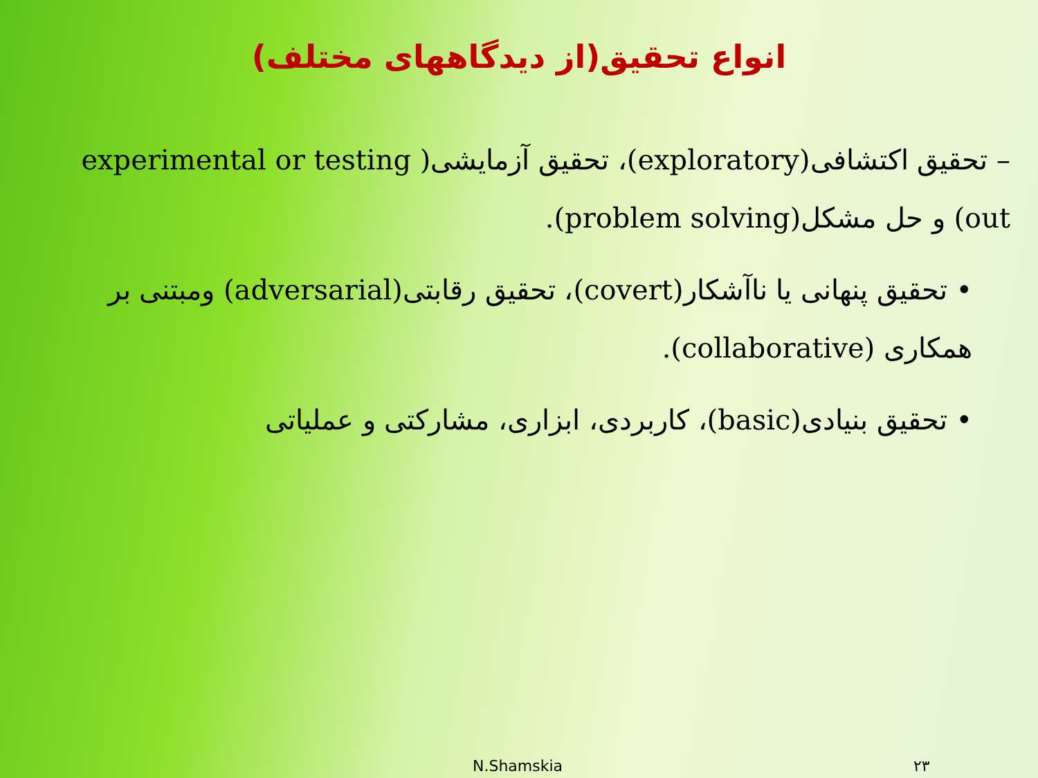انواع تحقیق(از دیدگاههای مختلف)
– تحقیق اکتشافی(exploratory)، تحقیق آزمایشی( experimental or testing out) و حل مشکل(problem solving).
• تحقیق پنهانی یا ناآشکار(covert)، تحقیق رقابتی(adversarial) ومبتنی بر همکاری (collaborative).
• تحقیق بنیادی(basic)، کاربردی، ابزاری، مشارکتی و عملیاتی
N.Shamskia ۲۳